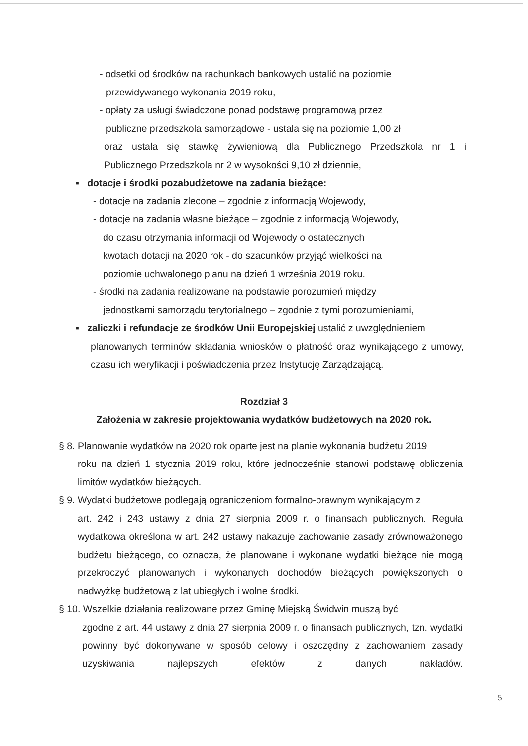- odsetki od środków na rachunkach bankowych ustalić na poziomie
przewidywanego wykonania 2019 roku,
- opłaty za usługi świadczone ponad podstawę programową przez
publiczne przedszkola samorządowe - ustala się na poziomie 1,00 zł
oraz ustala się stawkę żywieniową dla Publicznego Przedszkola nr 1 i
Publicznego Przedszkola nr 2 w wysokości 9,10 zł dziennie,
▪ dotacje i środki pozabudżetowe na zadania bieżące:
- dotacje na zadania zlecone – zgodnie z informacją Wojewody,
- dotacje na zadania własne bieżące – zgodnie z informacją Wojewody,
do czasu otrzymania informacji od Wojewody o ostatecznych
kwotach dotacji na 2020 rok - do szacunków przyjąć wielkości na
poziomie uchwalonego planu na dzień 1 września 2019 roku.
- środki na zadania realizowane na podstawie porozumień między
jednostkami samorządu terytorialnego – zgodnie z tymi porozumieniami,
▪ zaliczki i refundacje ze środków Unii Europejskiej ustalić z uwzględnieniem
planowanych terminów składania wniosków o płatność oraz wynikającego z umowy, czasu ich weryfikacji i poświadczenia przez Instytucję Zarządzającą.
Rozdział 3
Założenia w zakresie projektowania wydatków budżetowych na 2020 rok.
§ 8. Planowanie wydatków na 2020 rok oparte jest na planie wykonania budżetu 2019
roku na dzień 1 stycznia 2019 roku, które jednocześnie stanowi podstawę obliczenia limitów wydatków bieżących.
§ 9. Wydatki budżetowe podlegają ograniczeniom formalno-prawnym wynikającym z
art. 242 i 243 ustawy z dnia 27 sierpnia 2009 r. o finansach publicznych. Reguła wydatkowa określona w art. 242 ustawy nakazuje zachowanie zasady zrównoważonego budżetu bieżącego, co oznacza, że planowane i wykonane wydatki bieżące nie mogą przekroczyć planowanych i wykonanych dochodów bieżących powiększonych o nadwyżkę budżetową z lat ubiegłych i wolne środki.
§ 10. Wszelkie działania realizowane przez Gminę Miejską Świdwin muszą być
zgodne z art. 44 ustawy z dnia 27 sierpnia 2009 r. o finansach publicznych, tzn. wydatki powinny być dokonywane w sposób celowy i oszczędny z zachowaniem zasady uzyskiwania najlepszych efektów z danych nakładów.
5